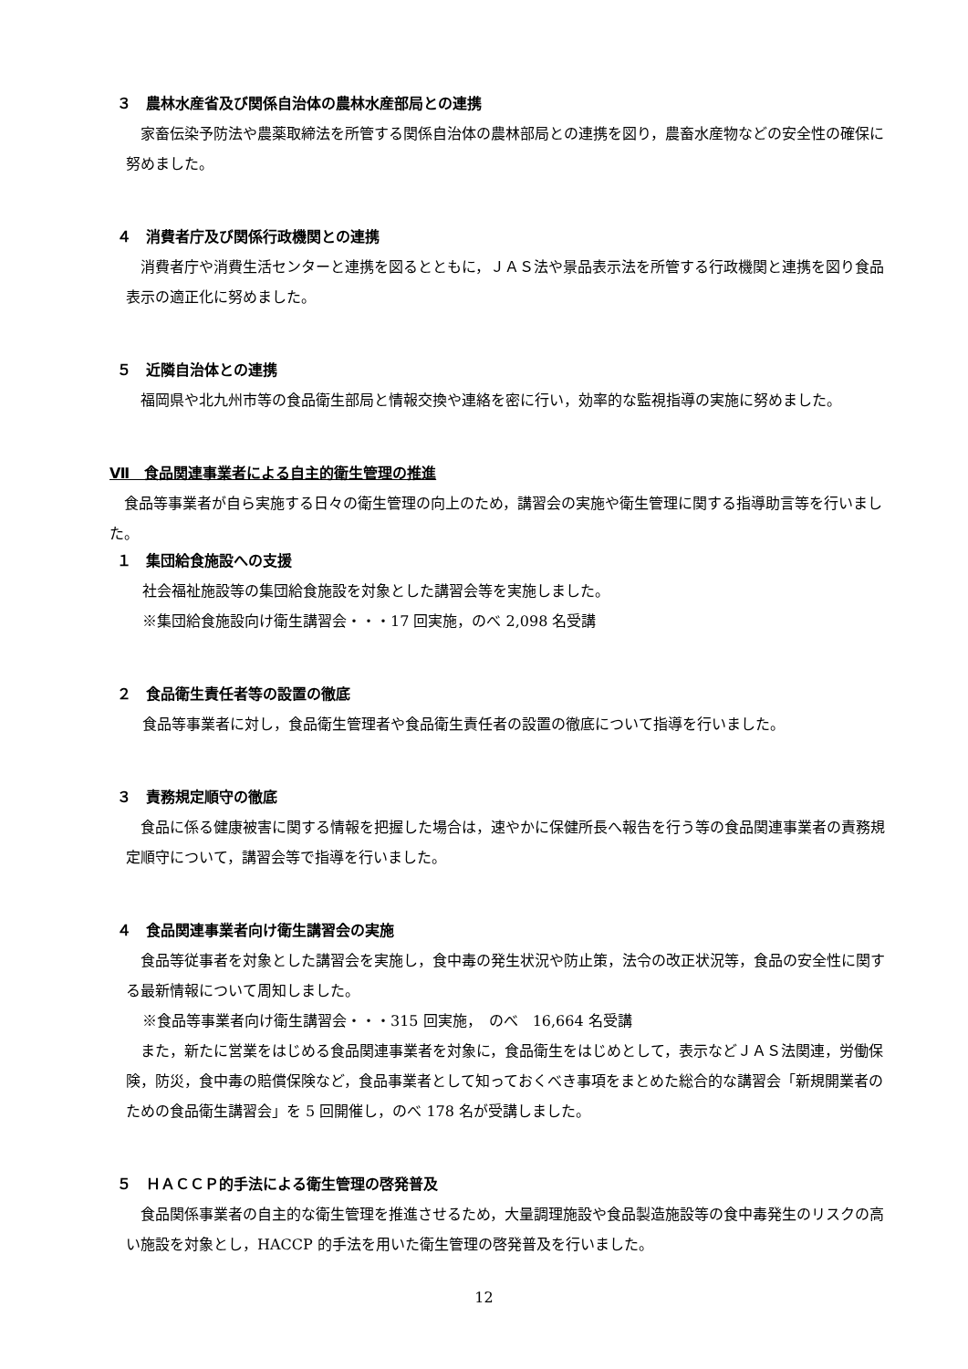３　農林水産省及び関係自治体の農林水産部局との連携
家畜伝染予防法や農薬取締法を所管する関係自治体の農林部局との連携を図り，農畜水産物などの安全性の確保に努めました。
４　消費者庁及び関係行政機関との連携
消費者庁や消費生活センターと連携を図るとともに，ＪＡＳ法や景品表示法を所管する行政機関と連携を図り食品表示の適正化に努めました。
５　近隣自治体との連携
福岡県や北九州市等の食品衛生部局と情報交換や連絡を密に行い，効率的な監視指導の実施に努めました。
Ⅶ　食品関連事業者による自主的衛生管理の推進
食品等事業者が自ら実施する日々の衛生管理の向上のため，講習会の実施や衛生管理に関する指導助言等を行いました。
１　集団給食施設への支援
社会福祉施設等の集団給食施設を対象とした講習会等を実施しました。
※集団給食施設向け衛生講習会・・・17 回実施，のべ 2,098 名受講
２　食品衛生責任者等の設置の徹底
食品等事業者に対し，食品衛生管理者や食品衛生責任者の設置の徹底について指導を行いました。
３　責務規定順守の徹底
食品に係る健康被害に関する情報を把握した場合は，速やかに保健所長へ報告を行う等の食品関連事業者の責務規定順守について，講習会等で指導を行いました。
４　食品関連事業者向け衛生講習会の実施
食品等従事者を対象とした講習会を実施し，食中毒の発生状況や防止策，法令の改正状況等，食品の安全性に関する最新情報について周知しました。
※食品等事業者向け衛生講習会・・・315 回実施，　のべ　16,664 名受講
また，新たに営業をはじめる食品関連事業者を対象に，食品衛生をはじめとして，表示などＪＡＳ法関連，労働保険，防災，食中毒の賠償保険など，食品事業者として知っておくべき事項をまとめた総合的な講習会「新規開業者のための食品衛生講習会」を 5 回開催し，のべ 178 名が受講しました。
５　ＨＡＣＣＰ的手法による衛生管理の啓発普及
食品関係事業者の自主的な衛生管理を推進させるため，大量調理施設や食品製造施設等の食中毒発生のリスクの高い施設を対象とし，HACCP 的手法を用いた衛生管理の啓発普及を行いました。
12